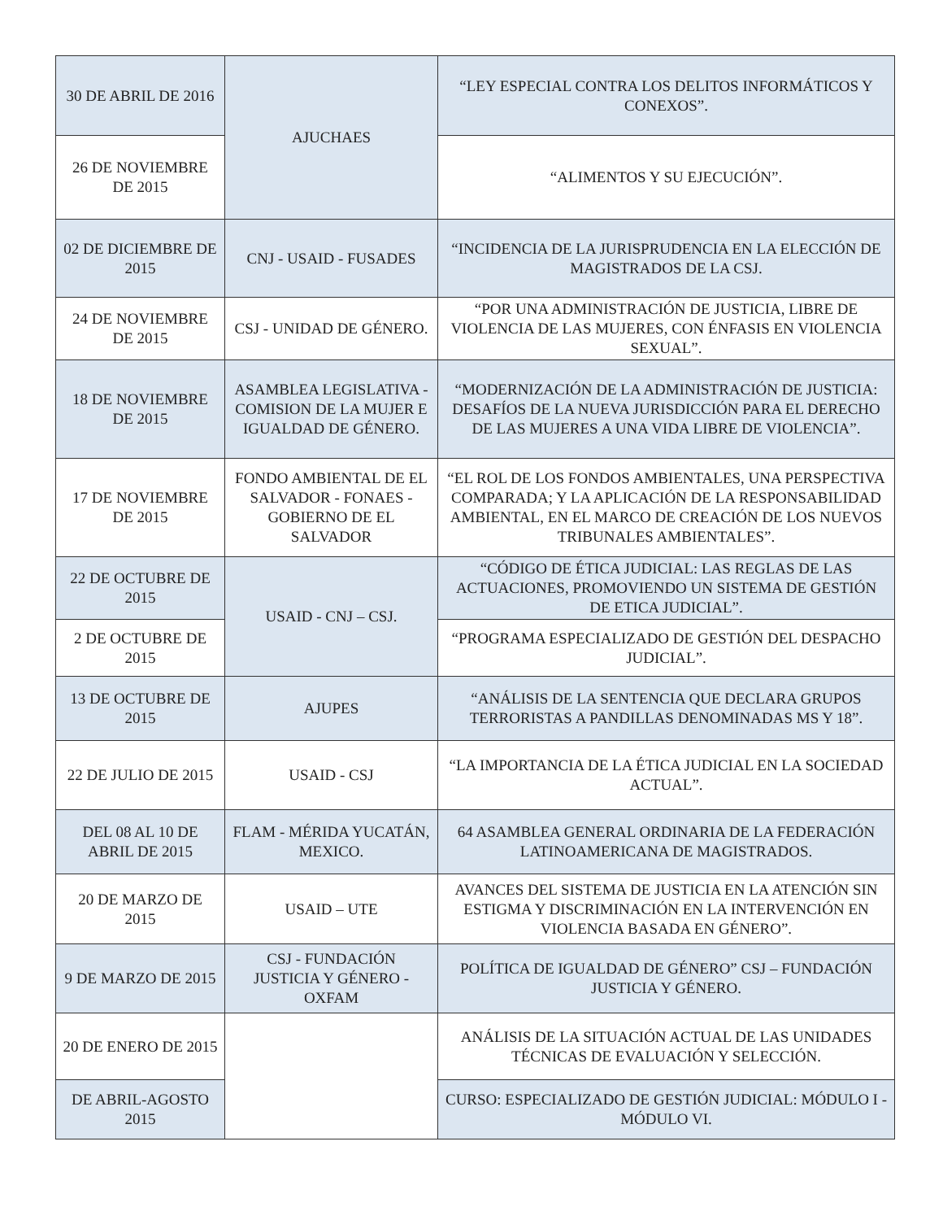| 30 DE ABRIL DE 2016 | AJUCHAES | “LEY ESPECIAL CONTRA LOS DELITOS INFORMÁTICOS Y CONEXOS”. |
| 26 DE NOVIEMBRE DE 2015 | | “ALIMENTOS Y SU EJECUCIÓN”. |
| 02 DE DICIEMBRE DE 2015 | CNJ - USAID - FUSADES | “INCIDENCIA DE LA JURISPRUDENCIA EN LA ELECCIÓN DE MAGISTRADOS DE LA CSJ. |
| 24 DE NOVIEMBRE DE 2015 | CSJ - UNIDAD DE GÉNERO. | “POR UNA ADMINISTRACIÓN DE JUSTICIA, LIBRE DE VIOLENCIA DE LAS MUJERES, CON ÉNFASIS EN VIOLENCIA SEXUAL”. |
| 18 DE NOVIEMBRE DE 2015 | ASAMBLEA LEGISLATIVA - COMISION DE LA MUJER E IGUALDAD DE GÉNERO. | “MODERNIZACIÓN DE LA ADMINISTRACIÓN DE JUSTICIA: DESAFÍOS DE LA NUEVA JURISDICCIÓN PARA EL DERECHO DE LAS MUJERES A UNA VIDA LIBRE DE VIOLENCIA”. |
| 17 DE NOVIEMBRE DE 2015 | FONDO AMBIENTAL DE EL SALVADOR - FONAES - GOBIERNO DE EL SALVADOR | “EL ROL DE LOS FONDOS AMBIENTALES, UNA PERSPECTIVA COMPARADA; Y LA APLICACIÓN DE LA RESPONSABILIDAD AMBIENTAL, EN EL MARCO DE CREACIÓN DE LOS NUEVOS TRIBUNALES AMBIENTALES”. |
| 22 DE OCTUBRE DE 2015 | USAID - CNJ – CSJ. | “CÓDIGO DE ÉTICA JUDICIAL: LAS REGLAS DE LAS ACTUACIONES, PROMOVIENDO UN SISTEMA DE GESTIÓN DE ETICA JUDICIAL”. |
| 2 DE OCTUBRE DE 2015 | | “PROGRAMA ESPECIALIZADO DE GESTIÓN DEL DESPACHO JUDICIAL”. |
| 13 DE OCTUBRE DE 2015 | AJUPES | “ANÁLISIS DE LA SENTENCIA QUE DECLARA GRUPOS TERRORISTAS A PANDILLAS DENOMINADAS MS Y 18”. |
| 22 DE JULIO DE 2015 | USAID - CSJ | “LA IMPORTANCIA DE LA ÉTICA JUDICIAL EN LA SOCIEDAD ACTUAL”. |
| DEL 08 AL 10 DE ABRIL DE 2015 | FLAM - MÉRIDA YUCATÁN, MEXICO. | 64 ASAMBLEA GENERAL ORDINARIA DE LA FEDERACIÓN LATINOAMERICANA DE MAGISTRADOS. |
| 20 DE MARZO DE 2015 | USAID – UTE | AVANCES DEL SISTEMA DE JUSTICIA EN LA ATENCIÓN SIN ESTIGMA Y DISCRIMINACIÓN EN LA INTERVENCIÓN EN VIOLENCIA BASADA EN GÉNERO”. |
| 9 DE MARZO DE 2015 | CSJ - FUNDACIÓN JUSTICIA Y GÉNERO - OXFAM | POLÍTICA DE IGUALDAD DE GÉNERO” CSJ – FUNDACIÓN JUSTICIA Y GÉNERO. |
| 20 DE ENERO DE 2015 | | ANÁLISIS DE LA SITUACIÓN ACTUAL DE LAS UNIDADES TÉCNICAS DE EVALUACIÓN Y SELECCIÓN. |
| DE ABRIL-AGOSTO 2015 | | CURSO: ESPECIALIZADO DE GESTIÓN JUDICIAL: MÓDULO I - MÓDULO VI. |